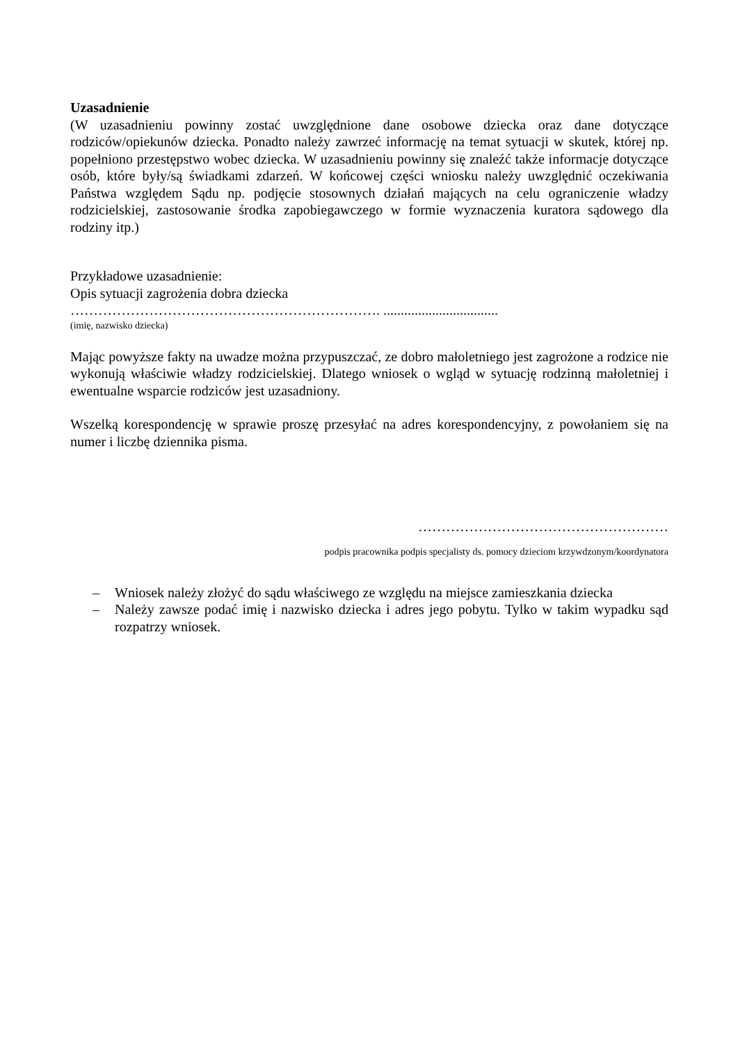Uzasadnienie
(W uzasadnieniu powinny zostać uwzględnione dane osobowe dziecka oraz dane dotyczące rodziców/opiekunów dziecka. Ponadto należy zawrzeć informację na temat sytuacji w skutek, której np. popełniono przestępstwo wobec dziecka. W uzasadnieniu powinny się znaleźć także informacje dotyczące osób, które były/są świadkami zdarzeń. W końcowej części wniosku należy uwzględnić oczekiwania Państwa względem Sądu np. podjęcie stosownych działań mających na celu ograniczenie władzy rodzicielskiej, zastosowanie środka zapobiegawczego w formie wyznaczenia kuratora sądowego dla rodziny itp.)
Przykładowe uzasadnienie:
Opis sytuacji zagrożenia dobra dziecka
…………………………………………………………. .................................
(imię, nazwisko dziecka)
Mając powyższe fakty na uwadze można przypuszczać, ze dobro małoletniego jest zagrożone a rodzice nie wykonują właściwie władzy rodzicielskiej. Dlatego wniosek o wgląd w sytuację rodzinną małoletniej i ewentualne wsparcie rodziców jest uzasadniony.
Wszelką korespondencję w sprawie proszę przesyłać na adres korespondencyjny, z powołaniem się na numer i liczbę dziennika pisma.
………………………………………………
podpis pracownika podpis specjalisty ds. pomocy dzieciom krzywdzonym/koordynatora
– Wniosek należy złożyć do sądu właściwego ze względu na miejsce zamieszkania dziecka
– Należy zawsze podać imię i nazwisko dziecka i adres jego pobytu. Tylko w takim wypadku sąd rozpatrzy wniosek.